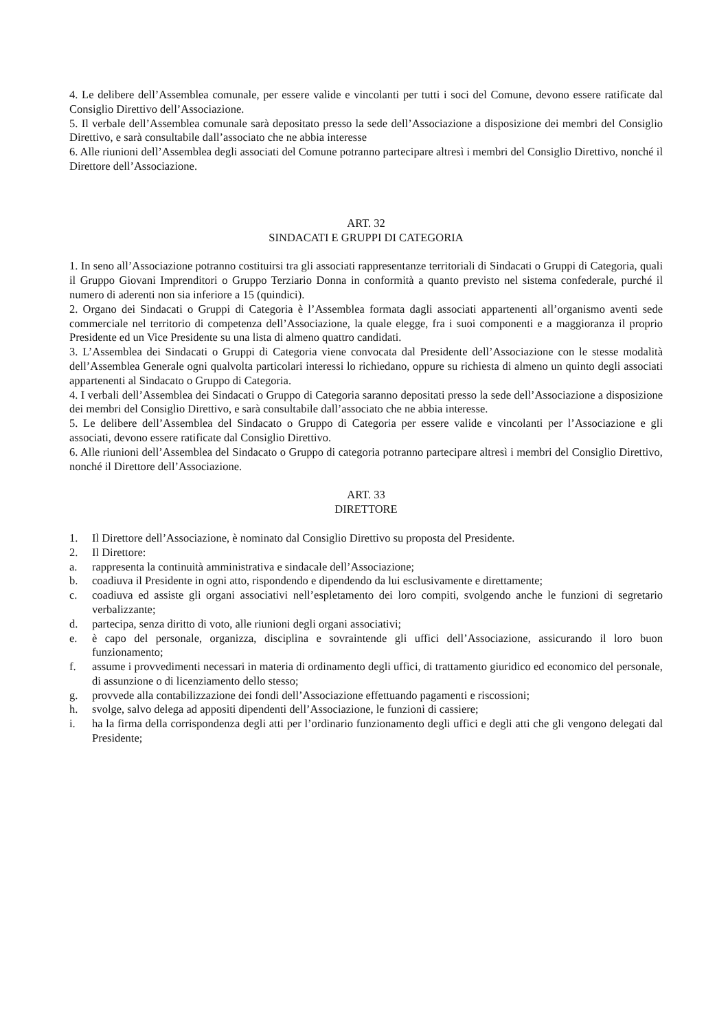4. Le delibere dell’Assemblea comunale, per essere valide e vincolanti per tutti i soci del Comune, devono essere ratificate dal Consiglio Direttivo dell’Associazione.
5. Il verbale dell’Assemblea comunale sarà depositato presso la sede dell’Associazione a disposizione dei membri del Consiglio Direttivo, e sarà consultabile dall’associato che ne abbia interesse
6. Alle riunioni dell’Assemblea degli associati del Comune potranno partecipare altresì i membri del Consiglio Direttivo, nonché il Direttore dell’Associazione.
ART. 32
SINDACATI E GRUPPI DI CATEGORIA
1. In seno all’Associazione potranno costituirsi tra gli associati rappresentanze territoriali di Sindacati o Gruppi di Categoria, quali il Gruppo Giovani Imprenditori o Gruppo Terziario Donna in conformità a quanto previsto nel sistema confederale, purché il numero di aderenti non sia inferiore a 15 (quindici).
2. Organo dei Sindacati o Gruppi di Categoria è l’Assemblea formata dagli associati appartenenti all’organismo aventi sede commerciale nel territorio di competenza dell’Associazione, la quale elegge, fra i suoi componenti e a maggioranza il proprio Presidente ed un Vice Presidente su una lista di almeno quattro candidati.
3. L’Assemblea dei Sindacati o Gruppi di Categoria viene convocata dal Presidente dell’Associazione con le stesse modalità dell’Assemblea Generale ogni qualvolta particolari interessi lo richiedano, oppure su richiesta di almeno un quinto degli associati appartenenti al Sindacato o Gruppo di Categoria.
4. I verbali dell’Assemblea dei Sindacati o Gruppo di Categoria saranno depositati presso la sede dell’Associazione a disposizione dei membri del Consiglio Direttivo, e sarà consultabile dall’associato che ne abbia interesse.
5. Le delibere dell’Assemblea del Sindacato o Gruppo di Categoria per essere valide e vincolanti per l’Associazione e gli associati, devono essere ratificate dal Consiglio Direttivo.
6. Alle riunioni dell’Assemblea del Sindacato o Gruppo di categoria potranno partecipare altresì i membri del Consiglio Direttivo, nonché il Direttore dell’Associazione.
ART. 33
DIRETTORE
1. Il Direttore dell’Associazione, è nominato dal Consiglio Direttivo su proposta del Presidente.
2. Il Direttore:
a. rappresenta la continuità amministrativa e sindacale dell’Associazione;
b. coadiuva il Presidente in ogni atto, rispondendo e dipendendo da lui esclusivamente e direttamente;
c. coadiuva ed assiste gli organi associativi nell’espletamento dei loro compiti, svolgendo anche le funzioni di segretario verbalizzante;
d. partecipa, senza diritto di voto, alle riunioni degli organi associativi;
e. è capo del personale, organizza, disciplina e sovraintende gli uffici dell’Associazione, assicurando il loro buon funzionamento;
f. assume i provvedimenti necessari in materia di ordinamento degli uffici, di trattamento giuridico ed economico del personale, di assunzione o di licenziamento dello stesso;
g. provvede alla contabilizzazione dei fondi dell’Associazione effettuando pagamenti e riscossioni;
h. svolge, salvo delega ad appositi dipendenti dell’Associazione, le funzioni di cassiere;
i. ha la firma della corrispondenza degli atti per l’ordinario funzionamento degli uffici e degli atti che gli vengono delegati dal Presidente;